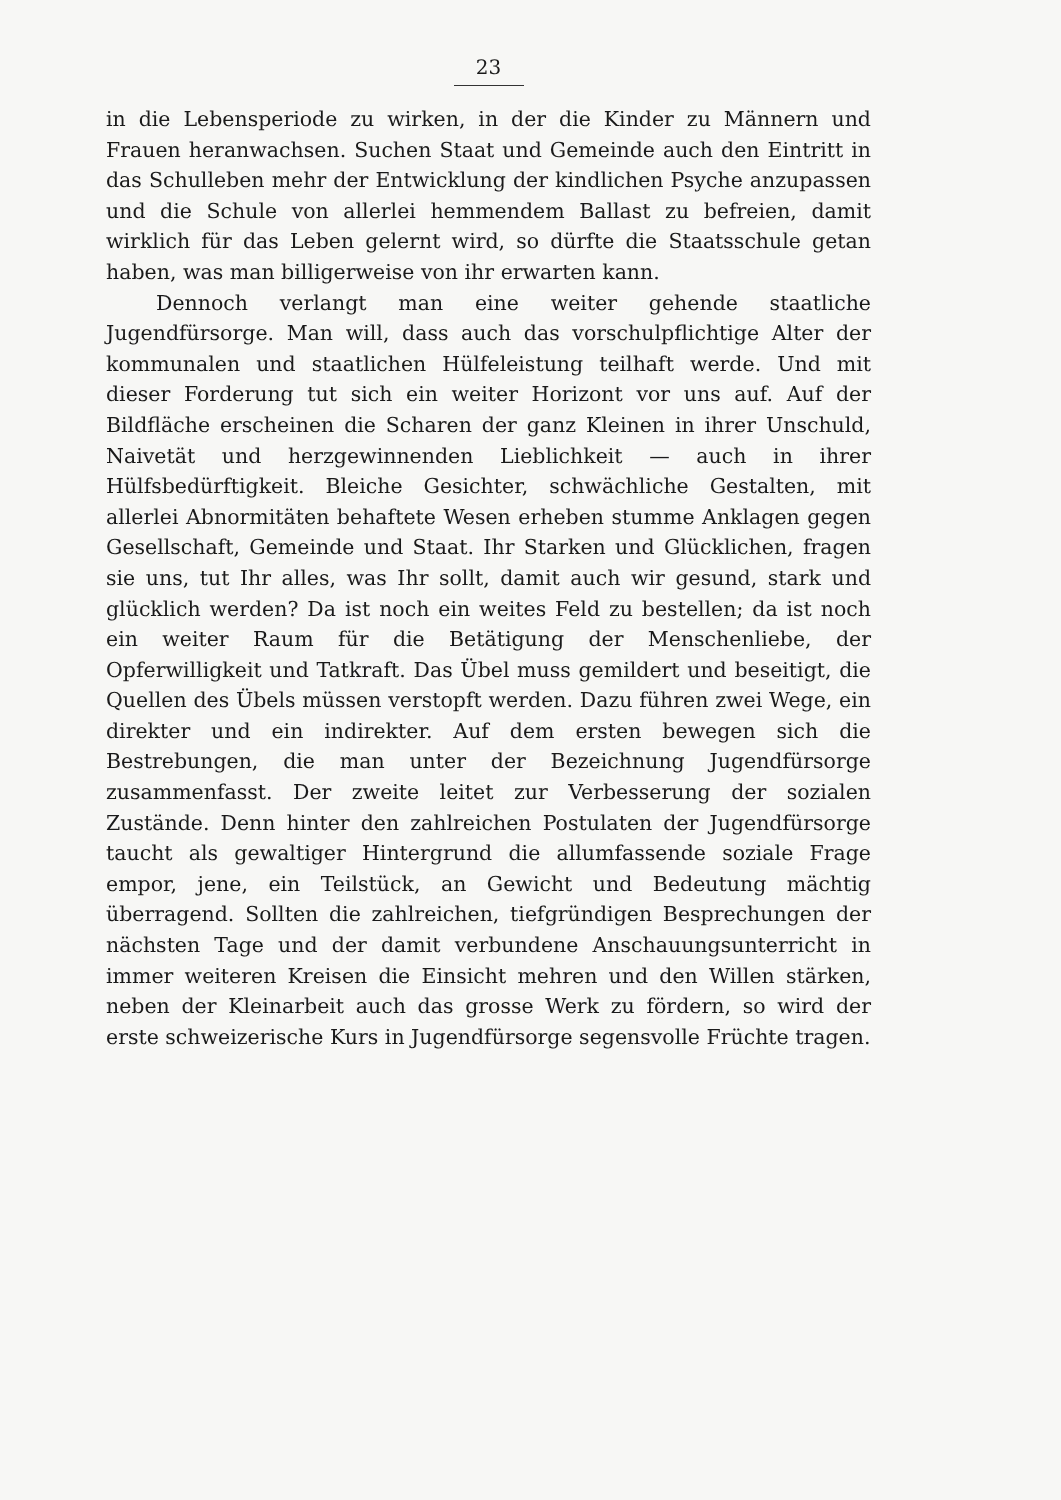23
in die Lebensperiode zu wirken, in der die Kinder zu Männern und Frauen heranwachsen. Suchen Staat und Gemeinde auch den Eintritt in das Schulleben mehr der Entwicklung der kindlichen Psyche anzupassen und die Schule von allerlei hemmendem Ballast zu befreien, damit wirklich für das Leben gelernt wird, so dürfte die Staatsschule getan haben, was man billigerweise von ihr erwarten kann.
Dennoch verlangt man eine weiter gehende staatliche Jugendfürsorge. Man will, dass auch das vorschulpflichtige Alter der kommunalen und staatlichen Hülfeleistung teilhaft werde. Und mit dieser Forderung tut sich ein weiter Horizont vor uns auf. Auf der Bildfläche erscheinen die Scharen der ganz Kleinen in ihrer Unschuld, Naivetät und herzgewinnenden Lieblichkeit — auch in ihrer Hülfsbedürftigkeit. Bleiche Gesichter, schwächliche Gestalten, mit allerlei Abnormitäten behaftete Wesen erheben stumme Anklagen gegen Gesellschaft, Gemeinde und Staat. Ihr Starken und Glücklichen, fragen sie uns, tut Ihr alles, was Ihr sollt, damit auch wir gesund, stark und glücklich werden? Da ist noch ein weites Feld zu bestellen; da ist noch ein weiter Raum für die Betätigung der Menschenliebe, der Opferwilligkeit und Tatkraft. Das Übel muss gemildert und beseitigt, die Quellen des Übels müssen verstopft werden. Dazu führen zwei Wege, ein direkter und ein indirekter. Auf dem ersten bewegen sich die Bestrebungen, die man unter der Bezeichnung Jugendfürsorge zusammenfasst. Der zweite leitet zur Verbesserung der sozialen Zustände. Denn hinter den zahlreichen Postulaten der Jugendfürsorge taucht als gewaltiger Hintergrund die allumfassende soziale Frage empor, jene, ein Teilstück, an Gewicht und Bedeutung mächtig überragend. Sollten die zahlreichen, tiefgründigen Besprechungen der nächsten Tage und der damit verbundene Anschauungsunterricht in immer weiteren Kreisen die Einsicht mehren und den Willen stärken, neben der Kleinarbeit auch das grosse Werk zu fördern, so wird der erste schweizerische Kurs in Jugendfürsorge segensvolle Früchte tragen.